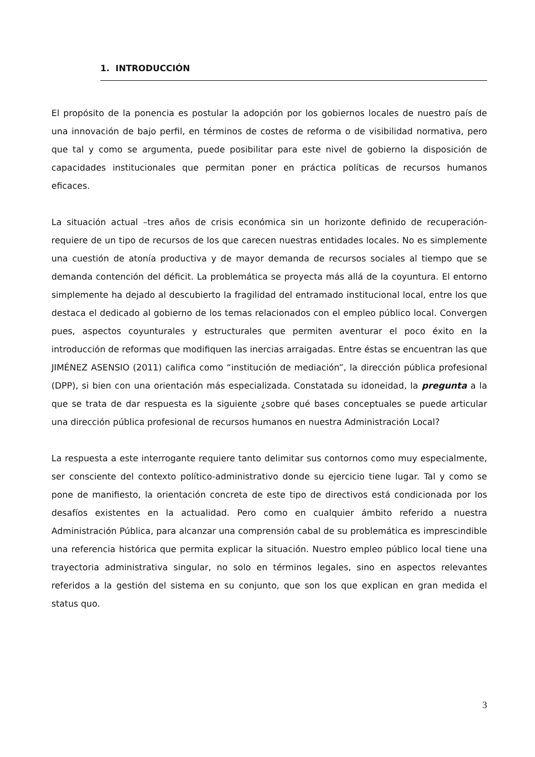1. INTRODUCCIÓN
El propósito de la ponencia es postular la adopción por los gobiernos locales de nuestro país de una innovación de bajo perfil, en términos de costes de reforma o de visibilidad normativa, pero que tal y como se argumenta, puede posibilitar para este nivel de gobierno la disposición de capacidades institucionales que permitan poner en práctica políticas de recursos humanos eficaces.
La situación actual –tres años de crisis económica sin un horizonte definido de recuperación- requiere de un tipo de recursos de los que carecen nuestras entidades locales. No es simplemente una cuestión de atonía productiva y de mayor demanda de recursos sociales al tiempo que se demanda contención del déficit. La problemática se proyecta más allá de la coyuntura. El entorno simplemente ha dejado al descubierto la fragilidad del entramado institucional local, entre los que destaca el dedicado al gobierno de los temas relacionados con el empleo público local. Convergen pues, aspectos coyunturales y estructurales que permiten aventurar el poco éxito en la introducción de reformas que modifiquen las inercias arraigadas. Entre éstas se encuentran las que JIMÉNEZ ASENSIO (2011) califica como “institución de mediación”, la dirección pública profesional (DPP), si bien con una orientación más especializada. Constatada su idoneidad, la pregunta a la que se trata de dar respuesta es la siguiente ¿sobre qué bases conceptuales se puede articular una dirección pública profesional de recursos humanos en nuestra Administración Local?
La respuesta a este interrogante requiere tanto delimitar sus contornos como muy especialmente, ser consciente del contexto político-administrativo donde su ejercicio tiene lugar. Tal y como se pone de manifiesto, la orientación concreta de este tipo de directivos está condicionada por los desafíos existentes en la actualidad. Pero como en cualquier ámbito referido a nuestra Administración Pública, para alcanzar una comprensión cabal de su problemática es imprescindible una referencia histórica que permita explicar la situación. Nuestro empleo público local tiene una trayectoria administrativa singular, no solo en términos legales, sino en aspectos relevantes referidos a la gestión del sistema en su conjunto, que son los que explican en gran medida el status quo.
3